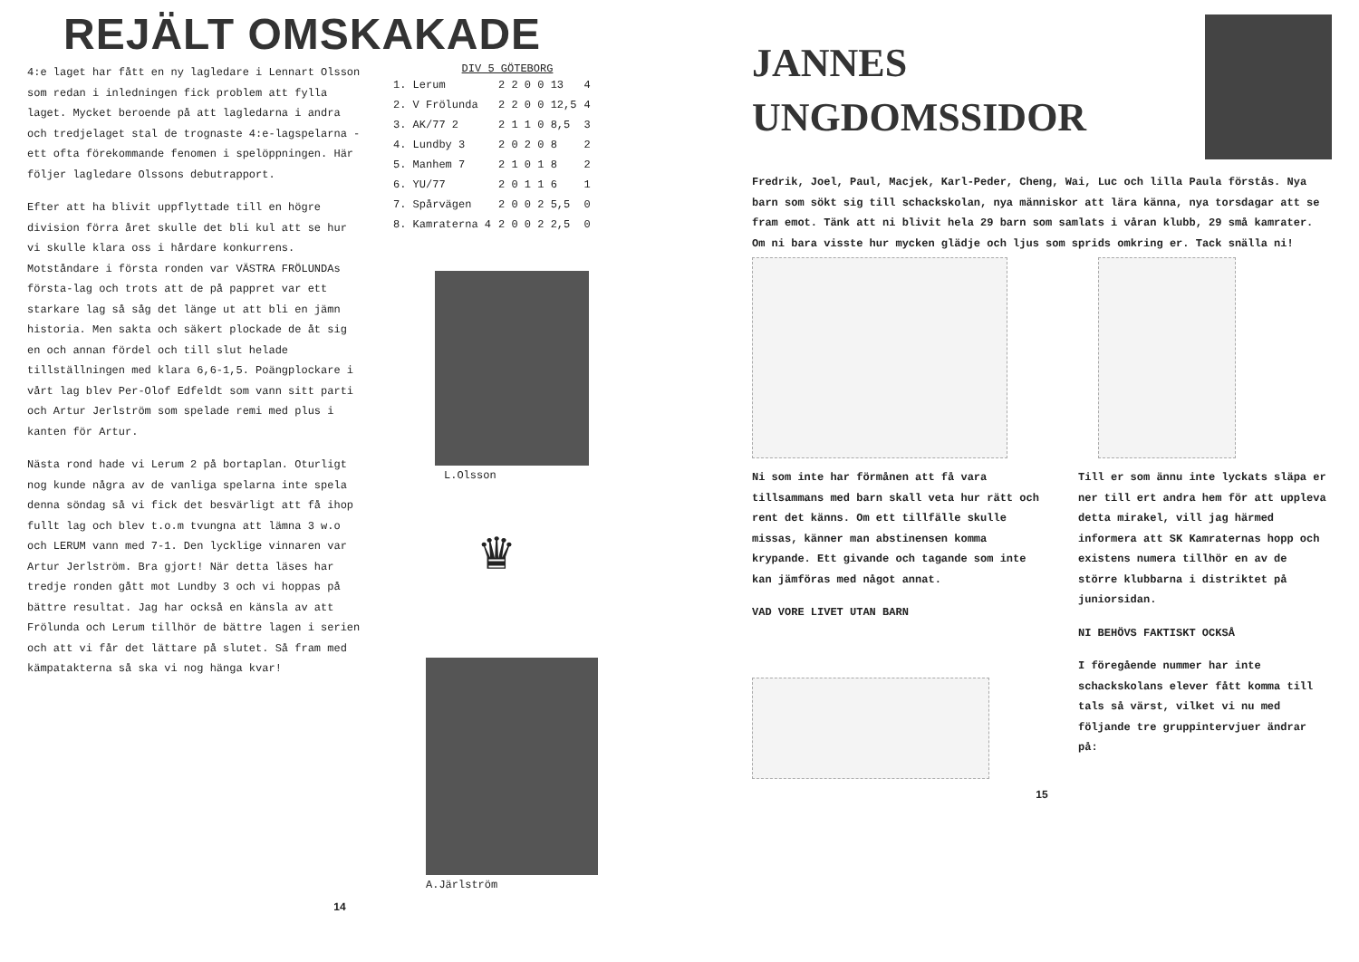REJÄLT OMSKAKADE
4:e laget har fått en ny lagledare i Lennart Olsson som redan i inledningen fick problem att fylla laget. Mycket beroende på att lagledarna i andra och tredjelaget stal de trognaste 4:e-lagspelarna - ett ofta förekommande fenomen i spelöppningen. Här följer lagledare Olssons debutrapport.
Efter att ha blivit uppflyttade till en högre division förra året skulle det bli kul att se hur vi skulle klara oss i hårdare konkurrens. Motståndare i första ronden var VÄSTRA FRÖLUNDAs första-lag och trots att de på pappret var ett starkare lag så såg det länge ut att bli en jämn historia. Men sakta och säkert plockade de åt sig en och annan fördel och till slut helade tillställningen med klara 6,6-1,5. Poängplockare i vårt lag blev Per-Olof Edfeldt som vann sitt parti och Artur Jerlström som spelade remi med plus i kanten för Artur.
Nästa rond hade vi Lerum 2 på bortaplan. Oturligt nog kunde några av de vanliga spelarna inte spela denna söndag så vi fick det besvärligt att få ihop fullt lag och blev t.o.m tvungna att lämna 3 w.o och LERUM vann med 7-1. Den lycklige vinnaren var Artur Jerlström. Bra gjort! När detta läses har tredje ronden gått mot Lundby 3 och vi hoppas på bättre resultat. Jag har också en känsla av att Frölunda och Lerum tillhör de bättre lagen i serien och att vi får det lättare på slutet. Så fram med kämpatakterna så ska vi nog hänga kvar!
DIV 5 GÖTEBORG
| 1. Lerum | 2 2 0 0 13 | 4 |
| 2. V Frölunda | 2 2 0 0 12,5 | 4 |
| 3. AK/77 2 | 2 1 1 0 8,5 | 3 |
| 4. Lundby 3 | 2 0 2 0 8 | 2 |
| 5. Manhem 7 | 2 1 0 1 8 | 2 |
| 6. YU/77 | 2 0 1 1 6 | 1 |
| 7. Spårvägen | 2 0 0 2 5,5 | 0 |
| 8. Kamraterna 4 | 2 0 0 2 2,5 | 0 |
L.Olsson
♛
A.Järlström
14
JANNES
UNGDOMSSIDOR
Fredrik, Joel, Paul, Macjek, Karl-Peder, Cheng, Wai, Luc och lilla Paula förstås. Nya barn som sökt sig till schackskolan, nya människor att lära känna, nya torsdagar att se fram emot. Tänk att ni blivit hela 29 barn som samlats i våran klubb, 29 små kamrater. Om ni bara visste hur mycken glädje och ljus som sprids omkring er. Tack snälla ni!
Ni som inte har förmånen att få vara tillsammans med barn skall veta hur rätt och rent det känns. Om ett tillfälle skulle missas, känner man abstinensen komma krypande. Ett givande och tagande som inte kan jämföras med något annat.
VAD VORE LIVET UTAN BARN
Till er som ännu inte lyckats släpa er ner till ert andra hem för att uppleva detta mirakel, vill jag härmed informera att SK Kamraternas hopp och existens numera tillhör en av de större klubbarna i distriktet på juniorsidan.
NI BEHÖVS FAKTISKT OCKSÅ
I föregående nummer har inte schackskolans elever fått komma till tals så värst, vilket vi nu med följande tre gruppintervjuer ändrar på:
15